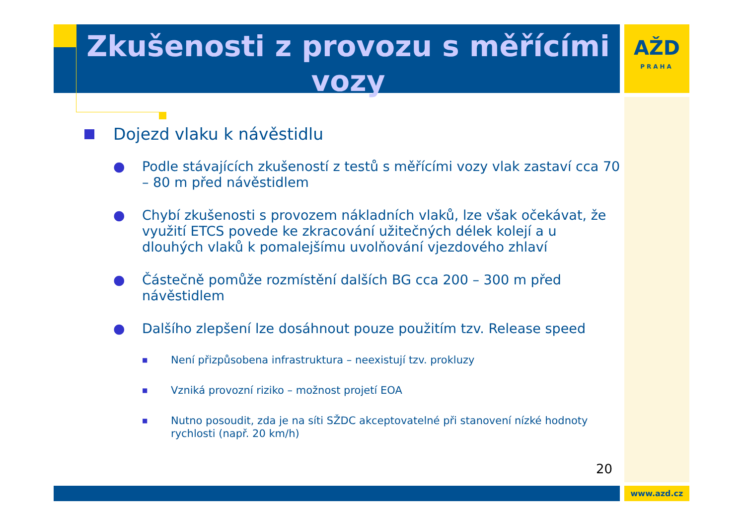Zkušenosti z provozu s měřícími vozy
AŽD
PRAHA
Dojezd vlaku k návěstidlu
● Podle stávajících zkušeností z testů s měřícími vozy vlak zastaví cca 70 – 80 m před návěstidlem
● Chybí zkušenosti s provozem nákladních vlaků, lze však očekávat, že využití ETCS povede ke zkracování užitečných délek kolejí a u dlouhých vlaků k pomalejšímu uvolňování vjezdového zhlaví
● Částečně pomůže rozmístění dalších BG cca 200 – 300 m před návěstidlem
● Dalšího zlepšení lze dosáhnout pouze použitím tzv. Release speed
■ Není přizpůsobena infrastruktura – neexistují tzv. prokluzy
■ Vzniká provozní riziko – možnost projetí EOA
■ Nutno posoudit, zda je na síti SŽDC akceptovatelné při stanovení nízké hodnoty rychlosti (např. 20 km/h)
20
www.azd.cz